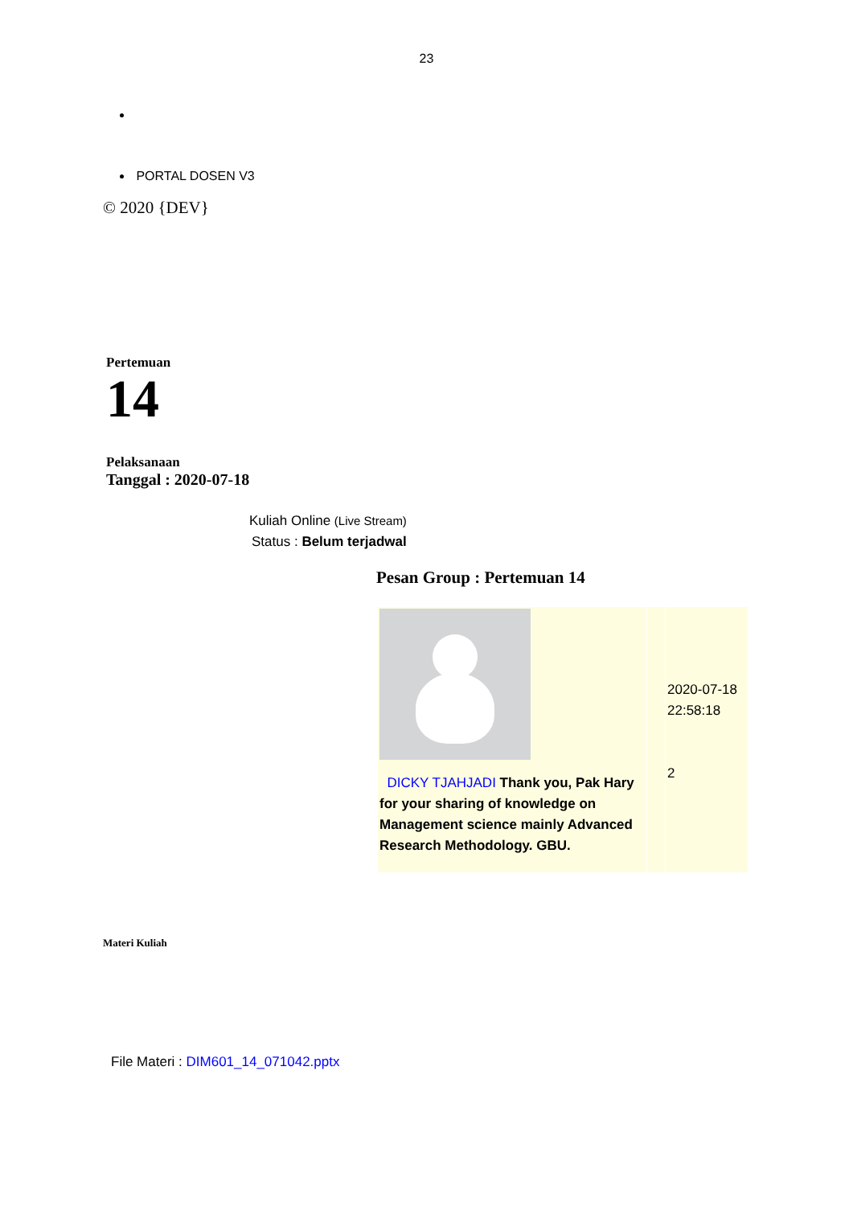23
PORTAL DOSEN V3
© 2020 {DEV}
Pertemuan
14
Pelaksanaan
Tanggal : 2020-07-18
Kuliah Online (Live Stream)
Status : Belum terjadwal
Pesan Group : Pertemuan 14
| DICKY TJAHJADI Thank you, Pak Hary for your sharing of knowledge on Management science mainly Advanced Research Methodology. GBU. | | 2020-07-18 22:58:18 2 |
Materi Kuliah
File Materi : DIM601_14_071042.pptx